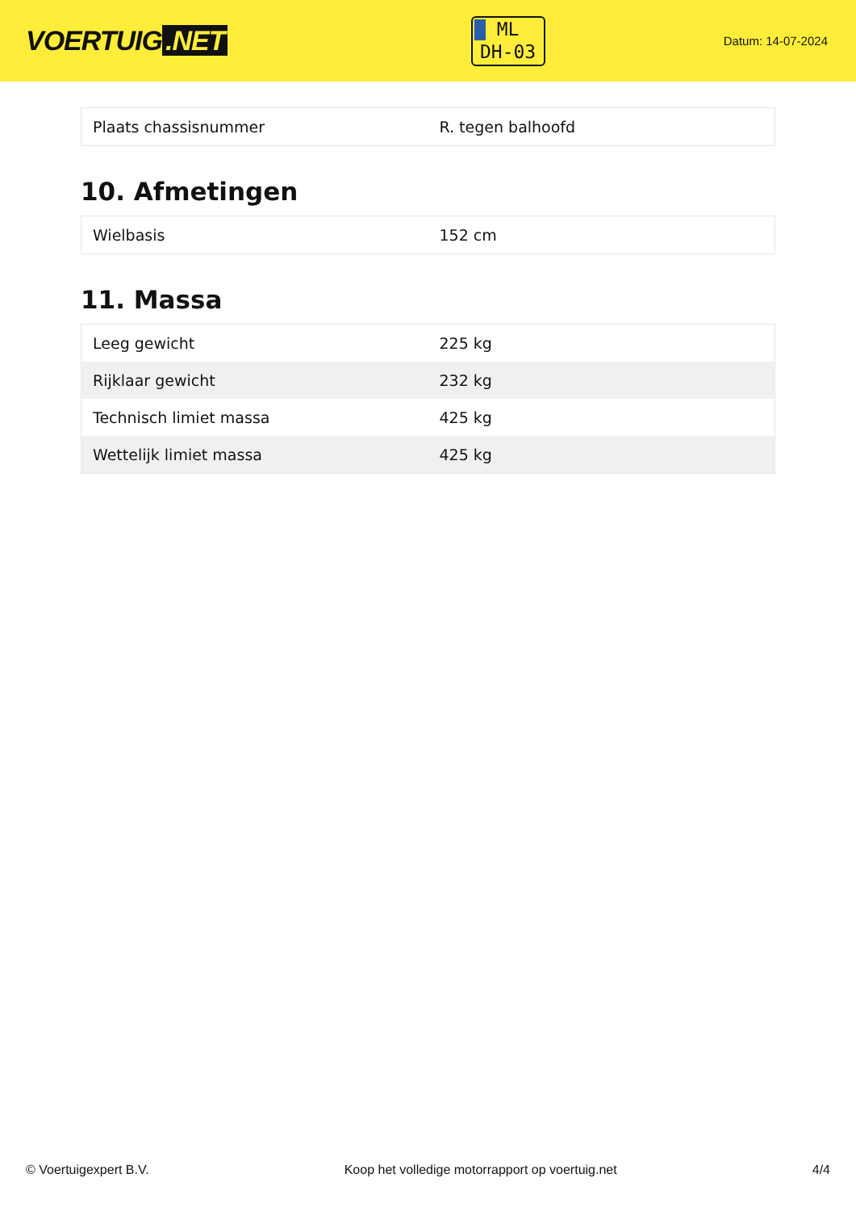VOERTUIG.NET
ML
DH-03
Datum: 14-07-2024
| Plaats chassisnummer | R. tegen balhoofd |
10. Afmetingen
| Wielbasis | 152 cm |
11. Massa
| Leeg gewicht | 225 kg |
| Rijklaar gewicht | 232 kg |
| Technisch limiet massa | 425 kg |
| Wettelijk limiet massa | 425 kg |
© Voertuigexpert B.V. Koop het volledige motorrapport op voertuig.net 4/4